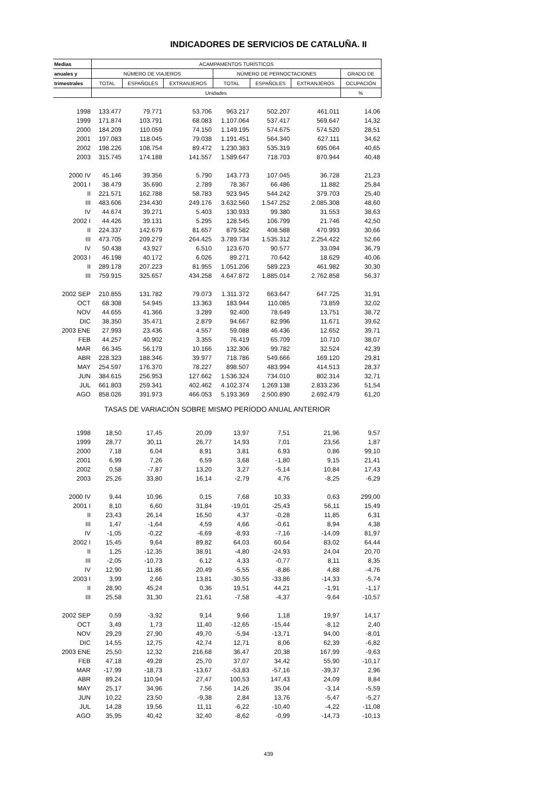INDICADORES DE SERVICIOS DE CATALUÑA. II
| Medias | ACAMPAMENTOS TURÍSTICOS | | | | | | |
| --- | --- | --- | --- | --- | --- | --- | --- |
| anuales y | NÚMERO DE VIAJEROS | | | NÚMERO DE PERNOCTACIONES | | | GRADO DE |
| trimestrales | TOTAL | ESPAÑOLES | EXTRANJEROS | TOTAL | ESPAÑOLES | EXTRANJEROS | OCUPACIÓN |
| | Unidades | | | | | | % |
| 1998 | 133.477 | 79.771 | 53.706 | 963.217 | 502.207 | 461.011 | 14,06 |
| 1999 | 171.874 | 103.791 | 68.083 | 1.107.064 | 537.417 | 569.647 | 14,32 |
| 2000 | 184.209 | 110.059 | 74.150 | 1.149.195 | 574.675 | 574.520 | 28,51 |
| 2001 | 197.083 | 118.045 | 79.038 | 1.191.451 | 564.340 | 627.111 | 34,62 |
| 2002 | 198.226 | 108.754 | 89.472 | 1.230.383 | 535.319 | 695.064 | 40,65 |
| 2003 | 315.745 | 174.188 | 141.557 | 1.589.647 | 718.703 | 870.944 | 40,48 |
| 2000 IV | 45.146 | 39.356 | 5.790 | 143.773 | 107.045 | 36.728 | 21,23 |
| 2001 I | 38.479 | 35.690 | 2.789 | 78.367 | 66.486 | 11.882 | 25,84 |
| II | 221.571 | 162.788 | 58.783 | 923.945 | 544.242 | 379.703 | 25,40 |
| III | 483.606 | 234.430 | 249.176 | 3.632.560 | 1.547.252 | 2.085.308 | 48,60 |
| IV | 44.674 | 39.271 | 5.403 | 130.933 | 99.380 | 31.553 | 38,63 |
| 2002 I | 44.426 | 39.131 | 5.295 | 128.545 | 106.799 | 21.746 | 42,50 |
| II | 224.337 | 142.679 | 81.657 | 879.582 | 408.588 | 470.993 | 30,66 |
| III | 473.705 | 209.279 | 264.425 | 3.789.734 | 1.535.312 | 2.254.422 | 52,66 |
| IV | 50.438 | 43.927 | 6.510 | 123.670 | 90.577 | 33.094 | 36,79 |
| 2003 I | 46.198 | 40.172 | 6.026 | 89.271 | 70.642 | 18.629 | 40,06 |
| II | 289.178 | 207.223 | 81.955 | 1.051.206 | 589.223 | 461.982 | 30,30 |
| III | 759.915 | 325.657 | 434.258 | 4.647.872 | 1.885.014 | 2.762.858 | 56,37 |
| 2002 SEP | 210.855 | 131.782 | 79.073 | 1.311.372 | 663.647 | 647.725 | 31,91 |
| OCT | 68.308 | 54.945 | 13.363 | 183.944 | 110.085 | 73.859 | 32,02 |
| NOV | 44.655 | 41.366 | 3.289 | 92.400 | 78.649 | 13.751 | 38,72 |
| DIC | 38.350 | 35.471 | 2.879 | 94.667 | 82.996 | 11.671 | 39,62 |
| 2003 ENE | 27.993 | 23.436 | 4.557 | 59.088 | 46.436 | 12.652 | 39,71 |
| FEB | 44.257 | 40.902 | 3.355 | 76.419 | 65.709 | 10.710 | 38,07 |
| MAR | 66.345 | 56.179 | 10.166 | 132.306 | 99.782 | 32.524 | 42,39 |
| ABR | 228.323 | 188.346 | 39.977 | 718.786 | 549.666 | 169.120 | 29,81 |
| MAY | 254.597 | 176.370 | 78.227 | 898.507 | 483.994 | 414.513 | 28,37 |
| JUN | 384.615 | 256.953 | 127.662 | 1.536.324 | 734.010 | 802.314 | 32,71 |
| JUL | 661.803 | 259.341 | 402.462 | 4.102.374 | 1.269.138 | 2.833.236 | 51,54 |
| AGO | 858.026 | 391.973 | 466.053 | 5.193.369 | 2.500.890 | 2.692.479 | 61,20 |
| TASAS DE VARIACIÓN SOBRE MISMO PERÍODO ANUAL ANTERIOR | | | | | | | |
| 1998 | 18,50 | 17,45 | 20,09 | 13,97 | 7,51 | 21,96 | 9,57 |
| 1999 | 28,77 | 30,11 | 26,77 | 14,93 | 7,01 | 23,56 | 1,87 |
| 2000 | 7,18 | 6,04 | 8,91 | 3,81 | 6,93 | 0,86 | 99,10 |
| 2001 | 6,99 | 7,26 | 6,59 | 3,68 | -1,80 | 9,15 | 21,41 |
| 2002 | 0,58 | -7,87 | 13,20 | 3,27 | -5,14 | 10,84 | 17,43 |
| 2003 | 25,26 | 33,80 | 16,14 | -2,79 | 4,76 | -8,25 | -6,29 |
| 2000 IV | 9,44 | 10,96 | 0,15 | 7,68 | 10,33 | 0,63 | 299,00 |
| 2001 I | 8,10 | 6,60 | 31,84 | -19,01 | -25,43 | 56,11 | 15,49 |
| II | 23,43 | 26,14 | 16,50 | 4,37 | -0,28 | 11,85 | 6,31 |
| III | 1,47 | -1,64 | 4,59 | 4,66 | -0,61 | 8,94 | 4,38 |
| IV | -1,05 | -0,22 | -6,69 | -8,93 | -7,16 | -14,09 | 81,97 |
| 2002 I | 15,45 | 9,64 | 89,82 | 64,03 | 60,64 | 83,02 | 64,44 |
| II | 1,25 | -12,35 | 38,91 | -4,80 | -24,93 | 24,04 | 20,70 |
| III | -2,05 | -10,73 | 6,12 | 4,33 | -0,77 | 8,11 | 8,35 |
| IV | 12,90 | 11,86 | 20,49 | -5,55 | -8,86 | 4,88 | -4,76 |
| 2003 I | 3,99 | 2,66 | 13,81 | -30,55 | -33,86 | -14,33 | -5,74 |
| II | 28,90 | 45,24 | 0,36 | 19,51 | 44,21 | -1,91 | -1,17 |
| III | 25,58 | 31,30 | 21,61 | -7,58 | -4,37 | -9,64 | -10,57 |
| 2002 SEP | 0,59 | -3,92 | 9,14 | 9,66 | 1,18 | 19,97 | 14,17 |
| OCT | 3,49 | 1,73 | 11,40 | -12,65 | -15,44 | -8,12 | 2,40 |
| NOV | 29,29 | 27,90 | 49,70 | -5,94 | -13,71 | 94,00 | -8,01 |
| DIC | 14,55 | 12,75 | 42,74 | 12,71 | 8,06 | 62,39 | -6,82 |
| 2003 ENE | 25,50 | 12,32 | 216,68 | 36,47 | 20,38 | 167,99 | -9,63 |
| FEB | 47,18 | 49,28 | 25,70 | 37,07 | 34,42 | 55,90 | -10,17 |
| MAR | -17,99 | -18,73 | -13,67 | -53,83 | -57,16 | -39,37 | 2,96 |
| ABR | 89,24 | 110,94 | 27,47 | 100,53 | 147,43 | 24,09 | 8,84 |
| MAY | 25,17 | 34,96 | 7,56 | 14,26 | 35,04 | -3,14 | -5,59 |
| JUN | 10,22 | 23,50 | -9,38 | 2,84 | 13,76 | -5,47 | -5,27 |
| JUL | 14,28 | 19,56 | 11,11 | -6,22 | -10,40 | -4,22 | -11,08 |
| AGO | 35,95 | 40,42 | 32,40 | -8,62 | -0,99 | -14,73 | -10,13 |
439